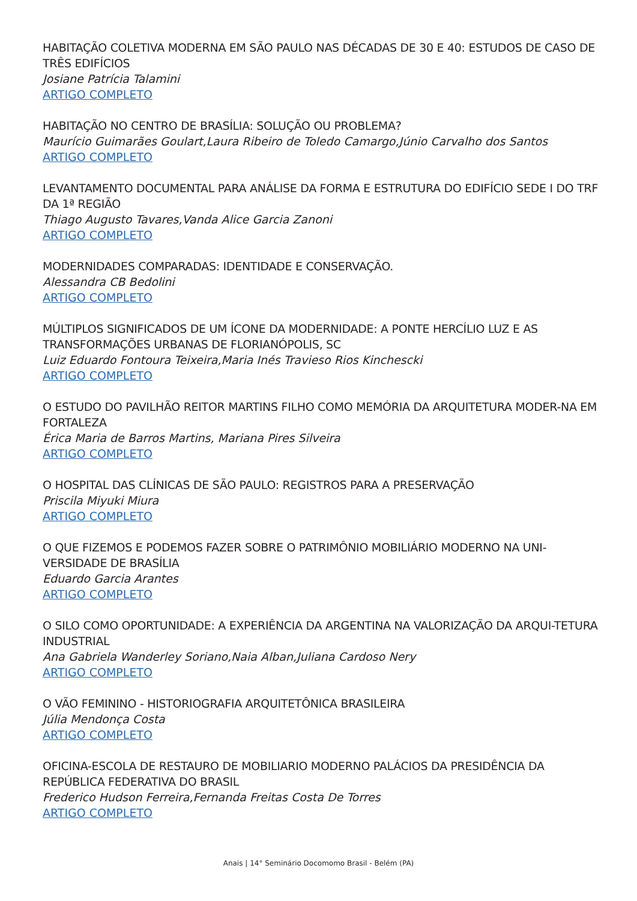HABITAÇÃO COLETIVA MODERNA EM SÃO PAULO NAS DÉCADAS DE 30 E 40: ESTUDOS DE CASO DE TRÊS EDIFÍCIOS
Josiane Patrícia Talamini
ARTIGO COMPLETO
HABITAÇÃO NO CENTRO DE BRASÍLIA: SOLUÇÃO OU PROBLEMA?
Maurício Guimarães Goulart,Laura Ribeiro de Toledo Camargo,Júnio Carvalho dos Santos
ARTIGO COMPLETO
LEVANTAMENTO DOCUMENTAL PARA ANÁLISE DA FORMA E ESTRUTURA DO EDIFÍCIO SEDE I DO TRF DA 1ª REGIÃO
Thiago Augusto Tavares,Vanda Alice Garcia Zanoni
ARTIGO COMPLETO
MODERNIDADES COMPARADAS: IDENTIDADE E CONSERVAÇÃO.
Alessandra CB Bedolini
ARTIGO COMPLETO
MÚLTIPLOS SIGNIFICADOS DE UM ÍCONE DA MODERNIDADE: A PONTE HERCÍLIO LUZ E AS TRANSFORMAÇÕES URBANAS DE FLORIANÓPOLIS, SC
Luiz Eduardo Fontoura Teixeira,Maria Inés Travieso Rios Kinchescki
ARTIGO COMPLETO
O ESTUDO DO PAVILHÃO REITOR MARTINS FILHO COMO MEMÓRIA DA ARQUITETURA MODER-NA EM FORTALEZA
Érica Maria de Barros Martins, Mariana Pires Silveira
ARTIGO COMPLETO
O HOSPITAL DAS CLÍNICAS DE SÃO PAULO: REGISTROS PARA A PRESERVAÇÃO
Priscila Miyuki Miura
ARTIGO COMPLETO
O QUE FIZEMOS E PODEMOS FAZER SOBRE O PATRIMÔNIO MOBILIÁRIO MODERNO NA UNI-VERSIDADE DE BRASÍLIA
Eduardo Garcia Arantes
ARTIGO COMPLETO
O SILO COMO OPORTUNIDADE: A EXPERIÊNCIA DA ARGENTINA NA VALORIZAÇÃO DA ARQUI-TETURA INDUSTRIAL
Ana Gabriela Wanderley Soriano,Naia Alban,Juliana Cardoso Nery
ARTIGO COMPLETO
O VÃO FEMININO - HISTORIOGRAFIA ARQUITETÔNICA BRASILEIRA
Júlia Mendonça Costa
ARTIGO COMPLETO
OFICINA-ESCOLA DE RESTAURO DE MOBILIARIO MODERNO PALÁCIOS DA PRESIDÊNCIA DA REPÚBLICA FEDERATIVA DO BRASIL
Frederico Hudson Ferreira,Fernanda Freitas Costa De Torres
ARTIGO COMPLETO
Anais | 14° Seminário Docomomo Brasil - Belém (PA)